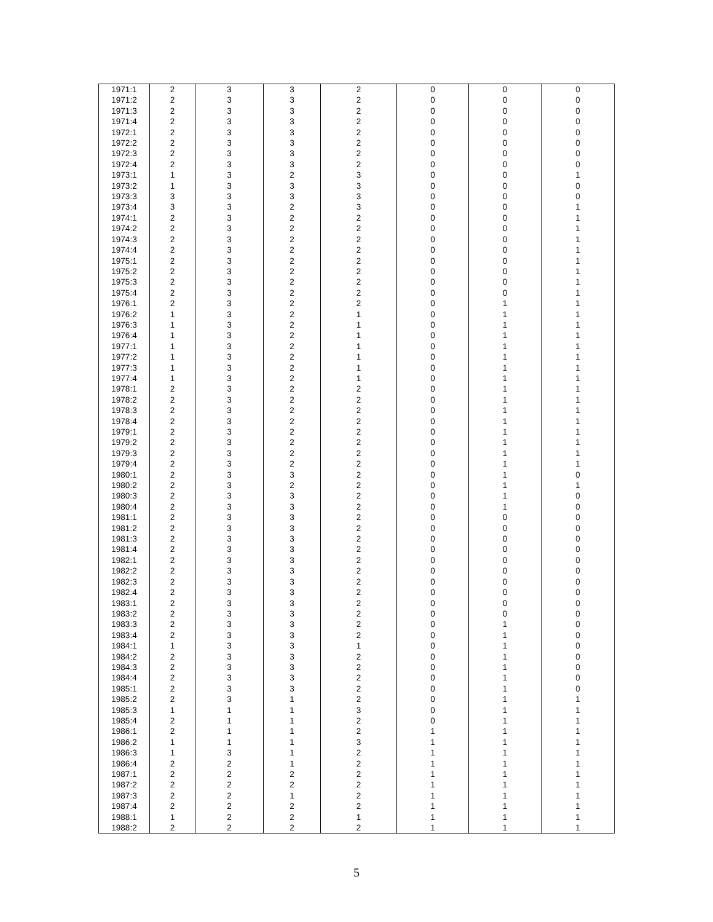| 1971:1 | 2 | 3 | 3 | 2 | 0 | 0 | 0 |
| 1971:2 | 2 | 3 | 3 | 2 | 0 | 0 | 0 |
| 1971:3 | 2 | 3 | 3 | 2 | 0 | 0 | 0 |
| 1971:4 | 2 | 3 | 3 | 2 | 0 | 0 | 0 |
| 1972:1 | 2 | 3 | 3 | 2 | 0 | 0 | 0 |
| 1972:2 | 2 | 3 | 3 | 2 | 0 | 0 | 0 |
| 1972:3 | 2 | 3 | 3 | 2 | 0 | 0 | 0 |
| 1972:4 | 2 | 3 | 3 | 2 | 0 | 0 | 0 |
| 1973:1 | 1 | 3 | 2 | 3 | 0 | 0 | 1 |
| 1973:2 | 1 | 3 | 3 | 3 | 0 | 0 | 0 |
| 1973:3 | 3 | 3 | 3 | 3 | 0 | 0 | 0 |
| 1973:4 | 3 | 3 | 2 | 3 | 0 | 0 | 1 |
| 1974:1 | 2 | 3 | 2 | 2 | 0 | 0 | 1 |
| 1974:2 | 2 | 3 | 2 | 2 | 0 | 0 | 1 |
| 1974:3 | 2 | 3 | 2 | 2 | 0 | 0 | 1 |
| 1974:4 | 2 | 3 | 2 | 2 | 0 | 0 | 1 |
| 1975:1 | 2 | 3 | 2 | 2 | 0 | 0 | 1 |
| 1975:2 | 2 | 3 | 2 | 2 | 0 | 0 | 1 |
| 1975:3 | 2 | 3 | 2 | 2 | 0 | 0 | 1 |
| 1975:4 | 2 | 3 | 2 | 2 | 0 | 0 | 1 |
| 1976:1 | 2 | 3 | 2 | 2 | 0 | 1 | 1 |
| 1976:2 | 1 | 3 | 2 | 1 | 0 | 1 | 1 |
| 1976:3 | 1 | 3 | 2 | 1 | 0 | 1 | 1 |
| 1976:4 | 1 | 3 | 2 | 1 | 0 | 1 | 1 |
| 1977:1 | 1 | 3 | 2 | 1 | 0 | 1 | 1 |
| 1977:2 | 1 | 3 | 2 | 1 | 0 | 1 | 1 |
| 1977:3 | 1 | 3 | 2 | 1 | 0 | 1 | 1 |
| 1977:4 | 1 | 3 | 2 | 1 | 0 | 1 | 1 |
| 1978:1 | 2 | 3 | 2 | 2 | 0 | 1 | 1 |
| 1978:2 | 2 | 3 | 2 | 2 | 0 | 1 | 1 |
| 1978:3 | 2 | 3 | 2 | 2 | 0 | 1 | 1 |
| 1978:4 | 2 | 3 | 2 | 2 | 0 | 1 | 1 |
| 1979:1 | 2 | 3 | 2 | 2 | 0 | 1 | 1 |
| 1979:2 | 2 | 3 | 2 | 2 | 0 | 1 | 1 |
| 1979:3 | 2 | 3 | 2 | 2 | 0 | 1 | 1 |
| 1979:4 | 2 | 3 | 2 | 2 | 0 | 1 | 1 |
| 1980:1 | 2 | 3 | 3 | 2 | 0 | 1 | 0 |
| 1980:2 | 2 | 3 | 2 | 2 | 0 | 1 | 1 |
| 1980:3 | 2 | 3 | 3 | 2 | 0 | 1 | 0 |
| 1980:4 | 2 | 3 | 3 | 2 | 0 | 1 | 0 |
| 1981:1 | 2 | 3 | 3 | 2 | 0 | 0 | 0 |
| 1981:2 | 2 | 3 | 3 | 2 | 0 | 0 | 0 |
| 1981:3 | 2 | 3 | 3 | 2 | 0 | 0 | 0 |
| 1981:4 | 2 | 3 | 3 | 2 | 0 | 0 | 0 |
| 1982:1 | 2 | 3 | 3 | 2 | 0 | 0 | 0 |
| 1982:2 | 2 | 3 | 3 | 2 | 0 | 0 | 0 |
| 1982:3 | 2 | 3 | 3 | 2 | 0 | 0 | 0 |
| 1982:4 | 2 | 3 | 3 | 2 | 0 | 0 | 0 |
| 1983:1 | 2 | 3 | 3 | 2 | 0 | 0 | 0 |
| 1983:2 | 2 | 3 | 3 | 2 | 0 | 0 | 0 |
| 1983:3 | 2 | 3 | 3 | 2 | 0 | 1 | 0 |
| 1983:4 | 2 | 3 | 3 | 2 | 0 | 1 | 0 |
| 1984:1 | 1 | 3 | 3 | 1 | 0 | 1 | 0 |
| 1984:2 | 2 | 3 | 3 | 2 | 0 | 1 | 0 |
| 1984:3 | 2 | 3 | 3 | 2 | 0 | 1 | 0 |
| 1984:4 | 2 | 3 | 3 | 2 | 0 | 1 | 0 |
| 1985:1 | 2 | 3 | 3 | 2 | 0 | 1 | 0 |
| 1985:2 | 2 | 3 | 1 | 2 | 0 | 1 | 1 |
| 1985:3 | 1 | 1 | 1 | 3 | 0 | 1 | 1 |
| 1985:4 | 2 | 1 | 1 | 2 | 0 | 1 | 1 |
| 1986:1 | 2 | 1 | 1 | 2 | 1 | 1 | 1 |
| 1986:2 | 1 | 1 | 1 | 3 | 1 | 1 | 1 |
| 1986:3 | 1 | 3 | 1 | 2 | 1 | 1 | 1 |
| 1986:4 | 2 | 2 | 1 | 2 | 1 | 1 | 1 |
| 1987:1 | 2 | 2 | 2 | 2 | 1 | 1 | 1 |
| 1987:2 | 2 | 2 | 2 | 2 | 1 | 1 | 1 |
| 1987:3 | 2 | 2 | 1 | 2 | 1 | 1 | 1 |
| 1987:4 | 2 | 2 | 2 | 2 | 1 | 1 | 1 |
| 1988:1 | 1 | 2 | 2 | 1 | 1 | 1 | 1 |
| 1988:2 | 2 | 2 | 2 | 2 | 1 | 1 | 1 |
5